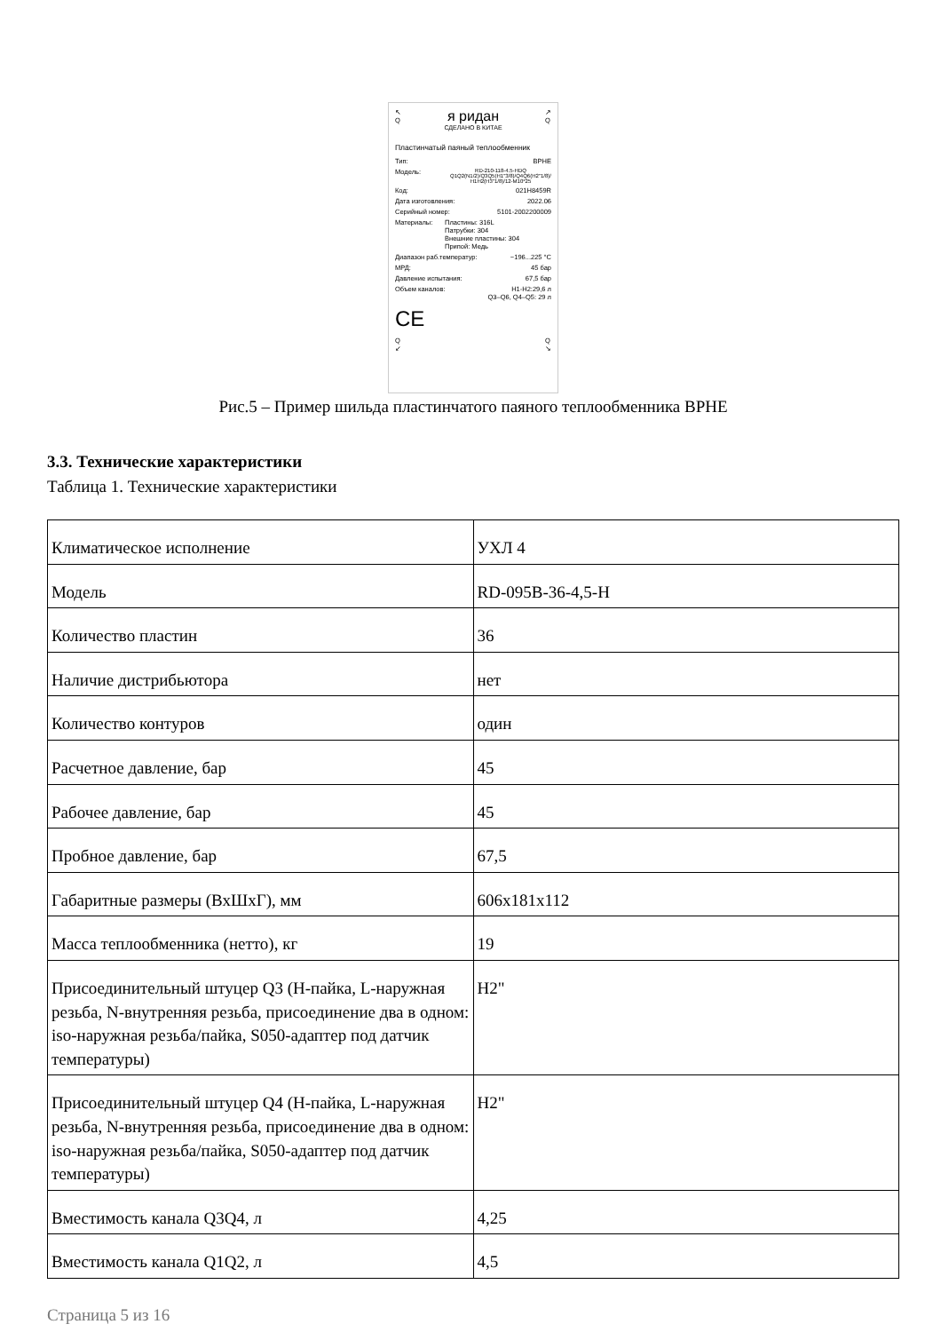↖
Q
ᴙ ридан
СДЕЛАНО В КИТАЕ
↗
Q
Пластинчатый паяный теплообменник
Тип: BPHE
Модель: RD-210-118-4.5-HDQ
Q1Q2(N1/2)/Q3Q5(H1"3/8)/Q4Q6(H2"1/8)/
H1H2(H3"1/8)/12-M10*25
Код: 021H8459R
Дата изготовления: 2022.06
Серийный номер: 5101-2002200009
Материалы: Пластины: 316L
Патрубки: 304
Внешние пластины: 304
Припой: Медь
Диапазон раб.температур: −196...225 °C
МРД: 45 бар
Давление испытания: 67,5 бар
Объем каналов: H1-H2:29,6 л
Q3–Q6, Q4–Q5: 29 л
CE
Q
↙ Q
↘
Рис.5 – Пример шильда пластинчатого паяного теплообменника BPHE
3.3. Технические характеристики
Таблица 1. Технические характеристики
| Климатическое исполнение | УХЛ 4 |
| Модель | RD-095B-36-4,5-H |
| Количество пластин | 36 |
| Наличие дистрибьютора | нет |
| Количество контуров | один |
| Расчетное давление, бар | 45 |
| Рабочее давление, бар | 45 |
| Пробное давление, бар | 67,5 |
| Габаритные размеры (ВхШхГ), мм | 606x181x112 |
| Масса теплообменника (нетто), кг | 19 |
| Присоединительный штуцер Q3 (H-пайка, L-наружная резьба, N-внутренняя резьба, присоединение два в одном: iso-наружная резьба/пайка, S050-адаптер под датчик температуры) | H2" |
| Присоединительный штуцер Q4 (H-пайка, L-наружная резьба, N-внутренняя резьба, присоединение два в одном: iso-наружная резьба/пайка, S050-адаптер под датчик температуры) | H2" |
| Вместимость канала Q3Q4, л | 4,25 |
| Вместимость канала Q1Q2, л | 4,5 |
Страница 5 из 16